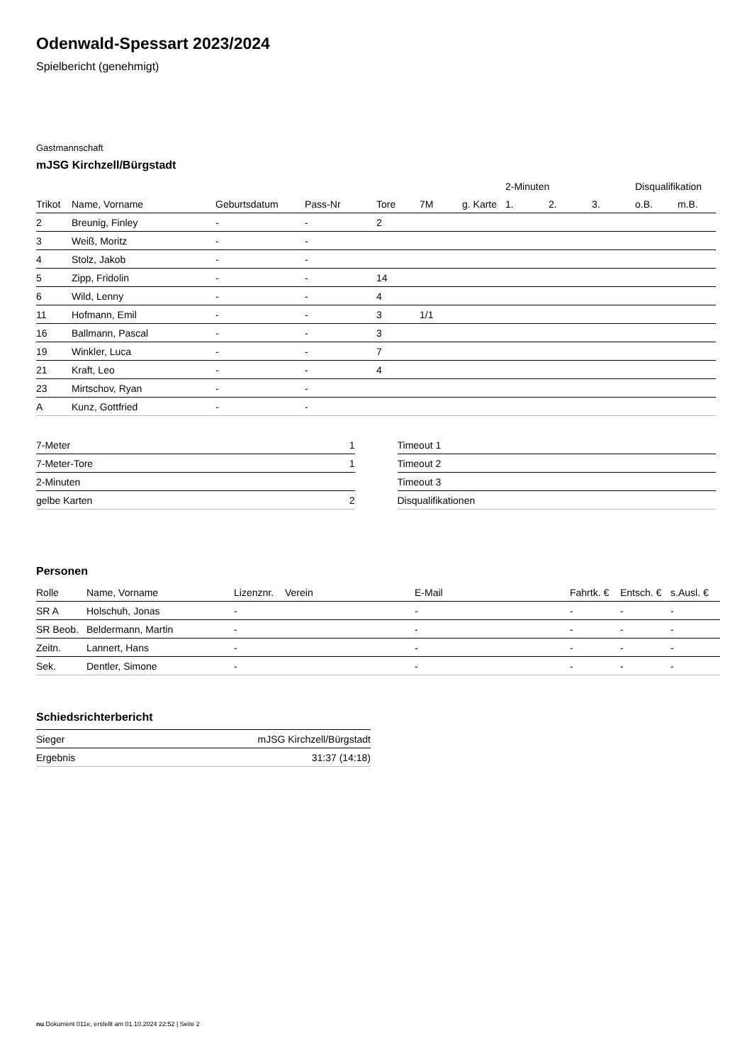Odenwald-Spessart 2023/2024
Spielbericht (genehmigt)
Gastmannschaft
mJSG Kirchzell/Bürgstadt
| | | | | | | | 2-Minuten | | | Disqualifikation | |
| --- | --- | --- | --- | --- | --- | --- | --- | --- | --- | --- | --- |
| Trikot | Name, Vorname | Geburtsdatum | Pass-Nr | Tore | 7M | g. Karte | 1. | 2. | 3. | o.B. | m.B. |
| 2 | Breunig, Finley | - | - | 2 | | | | | | | |
| 3 | Weiß, Moritz | - | - | | | | | | | | |
| 4 | Stolz, Jakob | - | - | | | | | | | | |
| 5 | Zipp, Fridolin | - | - | 14 | | | | | | | |
| 6 | Wild, Lenny | - | - | 4 | | | | | | | |
| 11 | Hofmann, Emil | - | - | 3 | 1/1 | | | | | | |
| 16 | Ballmann, Pascal | - | - | 3 | | | | | | | |
| 19 | Winkler, Luca | - | - | 7 | | | | | | | |
| 21 | Kraft, Leo | - | - | 4 | | | | | | | |
| 23 | Mirtschov, Ryan | - | - | | | | | | | | |
| A | Kunz, Gottfried | - | - | | | | | | | | |
| 7-Meter | 1 |
| 7-Meter-Tore | 1 |
| 2-Minuten | |
| gelbe Karten | 2 |
| Timeout 1 |
| Timeout 2 |
| Timeout 3 |
| Disqualifikationen |
Personen
| Rolle | Name, Vorname | Lizenznr. | Verein | E-Mail | Fahrtk. € | Entsch. € | s.Ausl. € |
| --- | --- | --- | --- | --- | --- | --- | --- |
| SR A | Holschuh, Jonas | - | | - | - | - | - |
| SR Beob. | Beldermann, Martin | - | | - | - | - | - |
| Zeitn. | Lannert, Hans | - | | - | - | - | - |
| Sek. | Dentler, Simone | - | | - | - | - | - |
Schiedsrichterbericht
| Sieger | mJSG Kirchzell/Bürgstadt |
| Ergebnis | 31:37 (14:18) |
nu.Dokument 011e, erstellt am 01.10.2024 22:52 | Seite 2